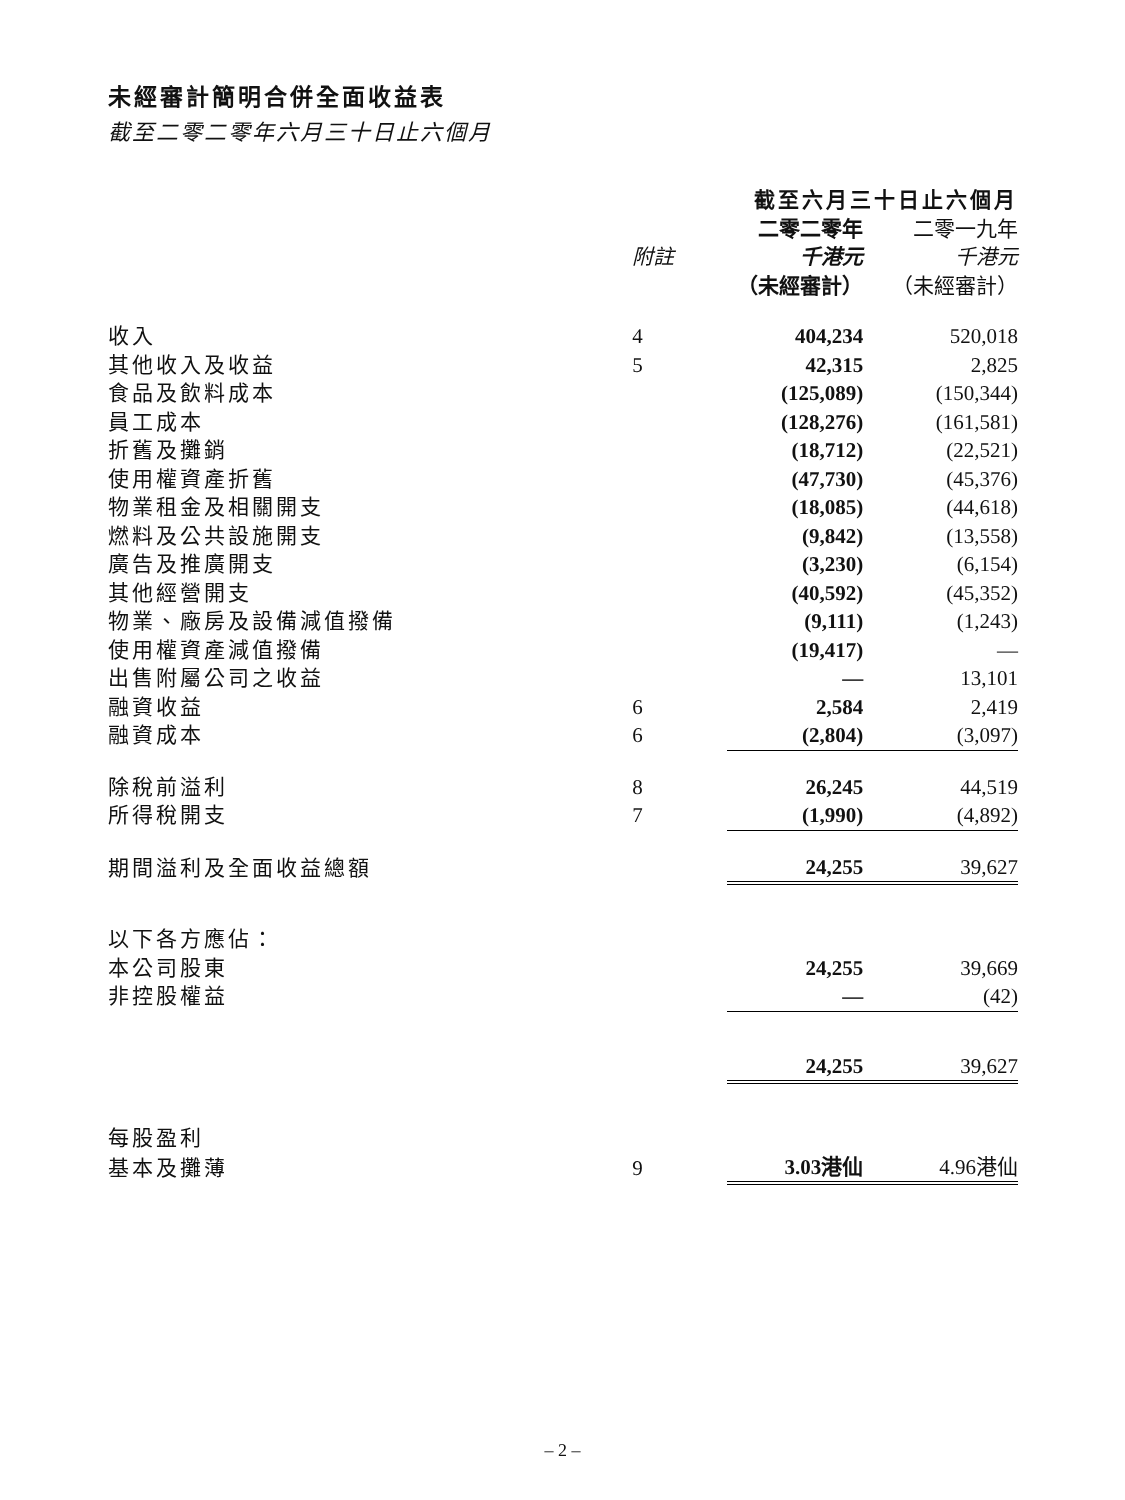未經審計簡明合併全面收益表
截至二零二零年六月三十日止六個月
| | | 截至六月三十日止六個月 | |
| --- | --- | --- | --- |
| | | 二零二零年 | 二零一九年 |
| | 附註 | 千港元 | 千港元 |
| | | （未經審計） | （未經審計） |
| 收入 | 4 | 404,234 | 520,018 |
| 其他收入及收益 | 5 | 42,315 | 2,825 |
| 食品及飲料成本 | | (125,089) | (150,344) |
| 員工成本 | | (128,276) | (161,581) |
| 折舊及攤銷 | | (18,712) | (22,521) |
| 使用權資產折舊 | | (47,730) | (45,376) |
| 物業租金及相關開支 | | (18,085) | (44,618) |
| 燃料及公共設施開支 | | (9,842) | (13,558) |
| 廣告及推廣開支 | | (3,230) | (6,154) |
| 其他經營開支 | | (40,592) | (45,352) |
| 物業、廠房及設備減值撥備 | | (9,111) | (1,243) |
| 使用權資產減值撥備 | | (19,417) | — |
| 出售附屬公司之收益 | | — | 13,101 |
| 融資收益 | 6 | 2,584 | 2,419 |
| 融資成本 | 6 | (2,804) | (3,097) |
| 除稅前溢利 | 8 | 26,245 | 44,519 |
| 所得稅開支 | 7 | (1,990) | (4,892) |
| 期間溢利及全面收益總額 | | 24,255 | 39,627 |
| 以下各方應佔： | | | |
| 本公司股東 | | 24,255 | 39,669 |
| 非控股權益 | | — | (42) |
| | | 24,255 | 39,627 |
| 每股盈利 | | | |
| 基本及攤薄 | 9 | 3.03港仙 | 4.96港仙 |
– 2 –